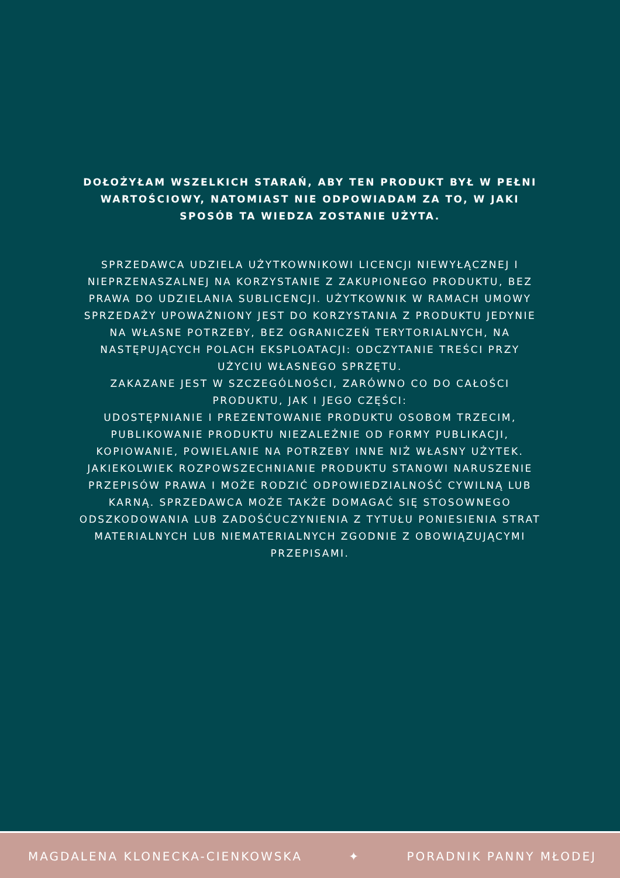DOŁOŻYŁAM WSZELKICH STARAŃ, ABY TEN PRODUKT BYŁ W PEŁNI WARTOŚCIOWY, NATOMIAST NIE ODPOWIADAM ZA TO, W JAKI SPOSÓB TA WIEDZA ZOSTANIE UŻYTA.
SPRZEDAWCA UDZIELA UŻYTKOWNIKOWI LICENCJI NIEWYŁĄCZNEJ I NIEPRZENASZALNEJ NA KORZYSTANIE Z ZAKUPIONEGO PRODUKTU, BEZ PRAWA DO UDZIELANIA SUBLICENCJI. UŻYTKOWNIK W RAMACH UMOWY SPRZEDAŻY UPOWAŻNIONY JEST DO KORZYSTANIA Z PRODUKTU JEDYNIE NA WŁASNE POTRZEBY, BEZ OGRANICZEŃ TERYTORIALNYCH, NA NASTĘPUJĄCYCH POLACH EKSPLOATACJI: ODCZYTANIE TREŚCI PRZY UŻYCIU WŁASNEGO SPRZĘTU.
ZAKAZANE JEST W SZCZEGÓLNOŚCI, ZARÓWNO CO DO CAŁOŚCI PRODUKTU, JAK I JEGO CZĘŚCI:
UDOSTĘPNIANIE I PREZENTOWANIE PRODUKTU OSOBOM TRZECIM, PUBLIKOWANIE PRODUKTU NIEZALEŻNIE OD FORMY PUBLIKACJI, KOPIOWANIE, POWIELANIE NA POTRZEBY INNE NIŻ WŁASNY UŻYTEK.
JAKIEKOLWIEK ROZPOWSZECHNIANIE PRODUKTU STANOWI NARUSZENIE PRZEPISÓW PRAWA I MOŻE RODZIĆ ODPOWIEDZIALNOŚĆ CYWILNĄ LUB KARNĄ. SPRZEDAWCA MOŻE TAKŻE DOMAGAĆ SIĘ STOSOWNEGO ODSZKODOWANIA LUB ZADOŚĆUCZYNIENIA Z TYTUŁU PONIESIENIA STRAT MATERIALNYCH LUB NIEMATERIALNYCH ZGODNIE Z OBOWIĄZUJĄCYMI PRZEPISAMI.
MAGDALENA KLONECKA-CIENKOWSKA ✦ PORADNIK PANNY MŁODEJ